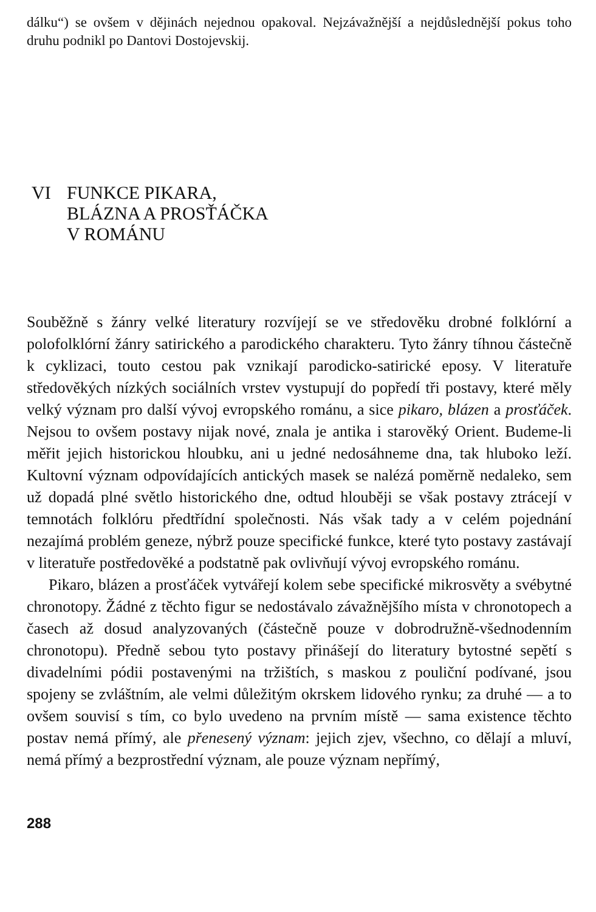dálku“) se ovšem v dějinách nejednou opakoval. Nejzávažnější a nejdůslednější pokus toho druhu podnikl po Dantovi Dostojevskij.
VI FUNKCE PIKARA,
BLÁZNA A PROSŤÁČKA
V ROMÁNU
Souběžně s žánry velké literatury rozvíjejí se ve středověku drobné folklórní a polofolklórní žánry satirického a parodického charakteru. Tyto žánry tíhnou částečně k cyklizaci, touto cestou pak vznikají parodicko-satirické eposy. V literatuře středověkých nízkých sociálních vrstev vystupují do popředí tři postavy, které měly velký význam pro další vývoj evropského románu, a sice pikaro, blázen a prosťáček. Nejsou to ovšem postavy nijak nové, znala je antika i starověký Orient. Budeme-li měřit jejich historickou hloubku, ani u jedné nedosáhneme dna, tak hluboko leží. Kultovní význam odpovídajících antických masek se nalézá poměrně nedaleko, sem už dopadá plné světlo historického dne, odtud hlouběji se však postavy ztrácejí v temnotách folklóru předtřídní společnosti. Nás však tady a v celém pojednání nezajímá problém geneze, nýbrž pouze specifické funkce, které tyto postavy zastávají v literatuře postředověké a podstatně pak ovlivňují vývoj evropského románu.
Pikaro, blázen a prosťáček vytvářejí kolem sebe specifické mikrosvěty a svébytné chronotopy. Žádné z těchto figur se nedostávalo závažnějšího místa v chronotopech a časech až dosud analyzovaných (částečně pouze v dobrodružně-všednodenním chronotopu). Předně sebou tyto postavy přinášejí do literatury bytostné sepětí s divadelními pódii postavenými na tržištích, s maskou z pouliční podívané, jsou spojeny se zvláštním, ale velmi důležitým okrskem lidového rynku; za druhé — a to ovšem souvisí s tím, co bylo uvedeno na prvním místě — sama existence těchto postav nemá přímý, ale přenesený význam: jejich zjev, všechno, co dělají a mluví, nemá přímý a bezprostřední význam, ale pouze význam nepřímý,
288